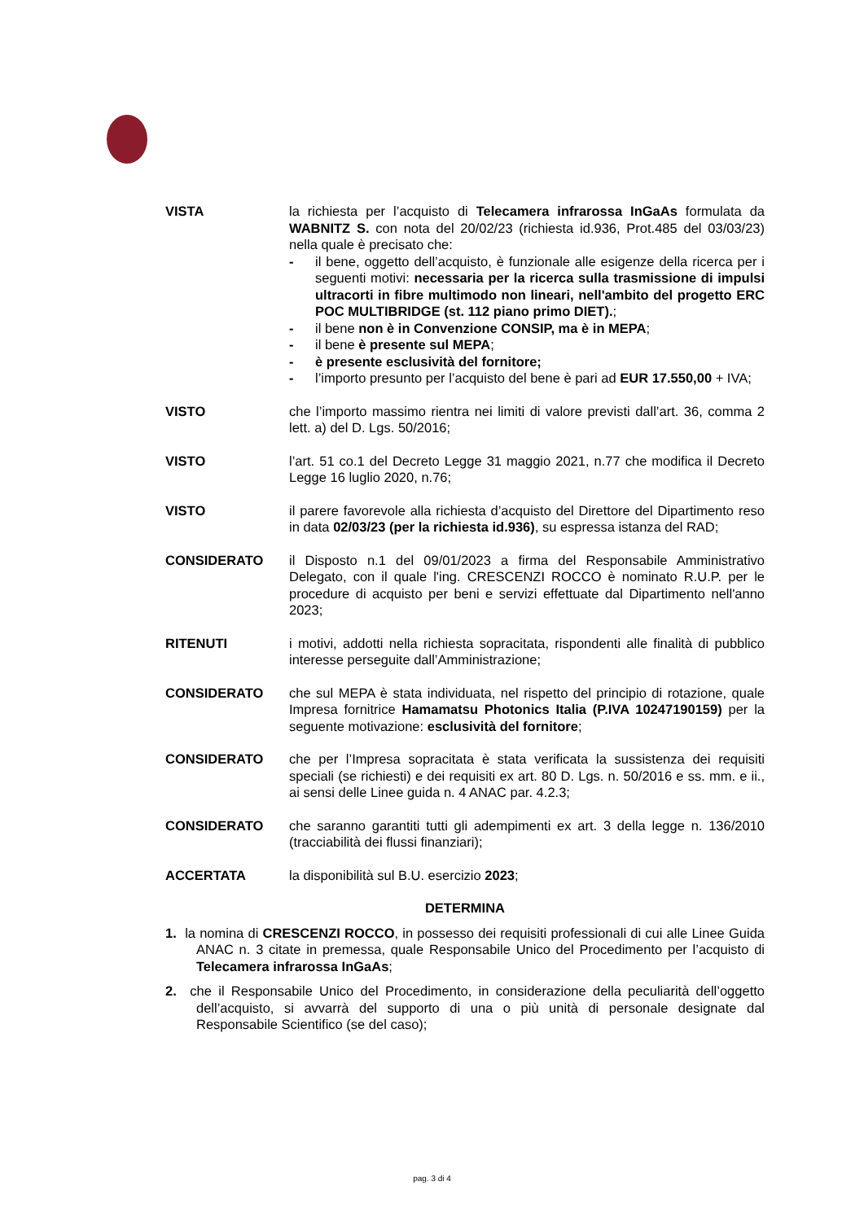VISTA la richiesta per l’acquisto di Telecamera infrarossa InGaAs formulata da WABNITZ S. con nota del 20/02/23 (richiesta id.936, Prot.485 del 03/03/23) nella quale è precisato che:
- il bene, oggetto dell’acquisto, è funzionale alle esigenze della ricerca per i seguenti motivi: necessaria per la ricerca sulla trasmissione di impulsi ultracorti in fibre multimodo non lineari, nell'ambito del progetto ERC POC MULTIBRIDGE (st. 112 piano primo DIET).;
- il bene non è in Convenzione CONSIP, ma è in MEPA;
- il bene è presente sul MEPA;
- è presente esclusività del fornitore;
- l’importo presunto per l’acquisto del bene è pari ad EUR 17.550,00 + IVA;
VISTO che l’importo massimo rientra nei limiti di valore previsti dall’art. 36, comma 2 lett. a) del D. Lgs. 50/2016;
VISTO l’art. 51 co.1 del Decreto Legge 31 maggio 2021, n.77 che modifica il Decreto Legge 16 luglio 2020, n.76;
VISTO il parere favorevole alla richiesta d’acquisto del Direttore del Dipartimento reso in data 02/03/23 (per la richiesta id.936), su espressa istanza del RAD;
CONSIDERATO il Disposto n.1 del 09/01/2023 a firma del Responsabile Amministrativo Delegato, con il quale l'ing. CRESCENZI ROCCO è nominato R.U.P. per le procedure di acquisto per beni e servizi effettuate dal Dipartimento nell'anno 2023;
RITENUTI i motivi, addotti nella richiesta sopracitata, rispondenti alle finalità di pubblico interesse perseguite dall’Amministrazione;
CONSIDERATO che sul MEPA è stata individuata, nel rispetto del principio di rotazione, quale Impresa fornitrice Hamamatsu Photonics Italia (P.IVA 10247190159) per la seguente motivazione: esclusività del fornitore;
CONSIDERATO che per l’Impresa sopracitata è stata verificata la sussistenza dei requisiti speciali (se richiesti) e dei requisiti ex art. 80 D. Lgs. n. 50/2016 e ss. mm. e ii., ai sensi delle Linee guida n. 4 ANAC par. 4.2.3;
CONSIDERATO che saranno garantiti tutti gli adempimenti ex art. 3 della legge n. 136/2010 (tracciabilità dei flussi finanziari);
ACCERTATA la disponibilità sul B.U. esercizio 2023;
DETERMINA
1. la nomina di CRESCENZI ROCCO, in possesso dei requisiti professionali di cui alle Linee Guida ANAC n. 3 citate in premessa, quale Responsabile Unico del Procedimento per l’acquisto di Telecamera infrarossa InGaAs;
2. che il Responsabile Unico del Procedimento, in considerazione della peculiarità dell’oggetto dell’acquisto, si avvarrà del supporto di una o più unità di personale designate dal Responsabile Scientifico (se del caso);
pag. 3 di 4